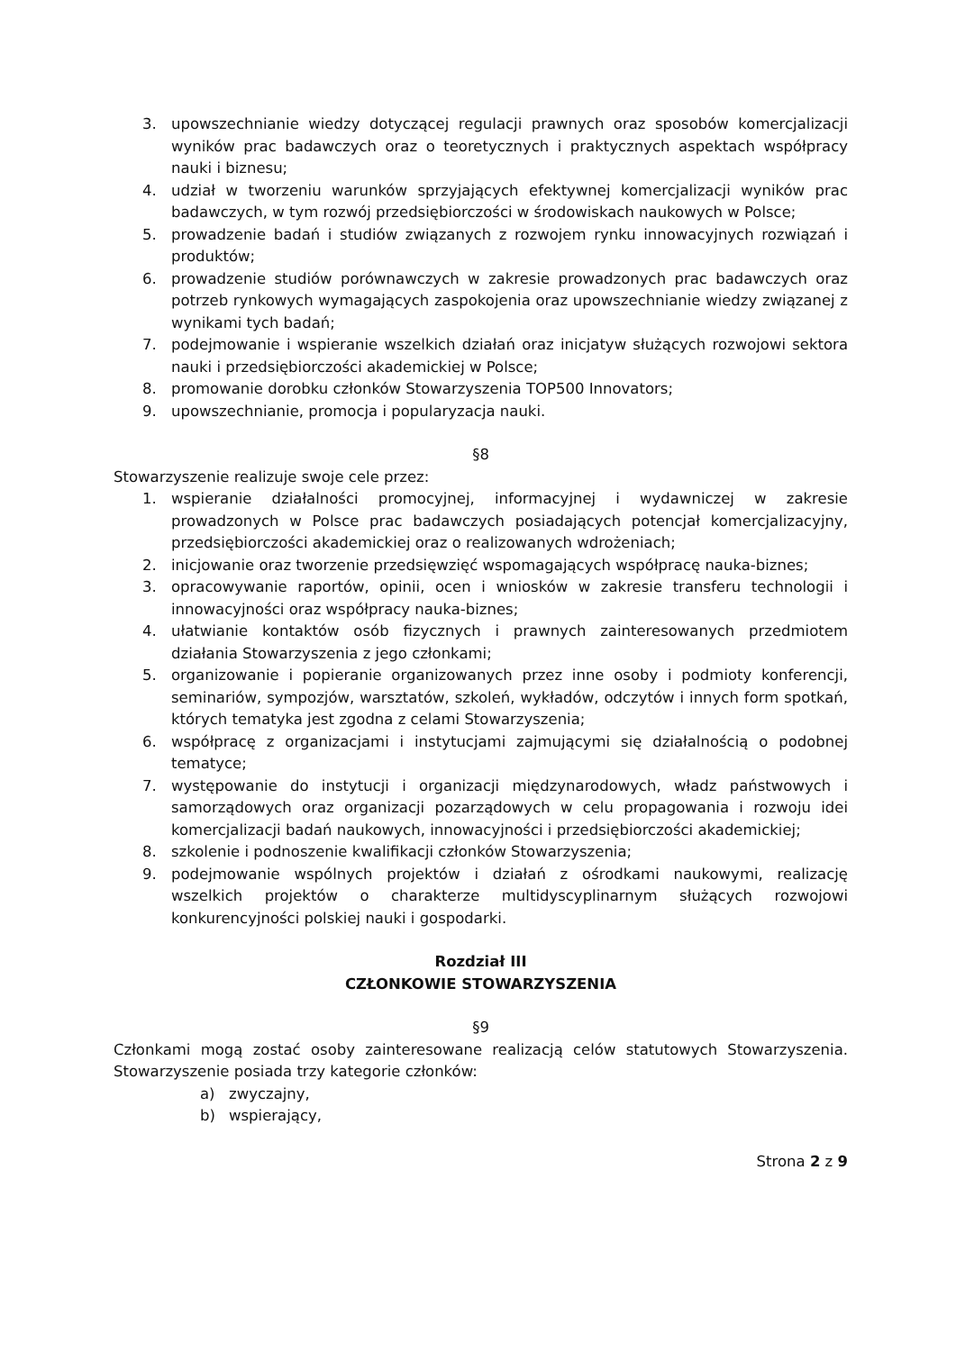3. upowszechnianie wiedzy dotyczącej regulacji prawnych oraz sposobów komercjalizacji wyników prac badawczych oraz o teoretycznych i praktycznych aspektach współpracy nauki i biznesu;
4. udział w tworzeniu warunków sprzyjających efektywnej komercjalizacji wyników prac badawczych, w tym rozwój przedsiębiorczości w środowiskach naukowych w Polsce;
5. prowadzenie badań i studiów związanych z rozwojem rynku innowacyjnych rozwiązań i produktów;
6. prowadzenie studiów porównawczych w zakresie prowadzonych prac badawczych oraz potrzeb rynkowych wymagających zaspokojenia oraz upowszechnianie wiedzy związanej z wynikami tych badań;
7. podejmowanie i wspieranie wszelkich działań oraz inicjatyw służących rozwojowi sektora nauki i przedsiębiorczości akademickiej w Polsce;
8. promowanie dorobku członków Stowarzyszenia TOP500 Innovators;
9. upowszechnianie, promocja i popularyzacja nauki.
§8
Stowarzyszenie realizuje swoje cele przez:
1. wspieranie działalności promocyjnej, informacyjnej i wydawniczej w zakresie prowadzonych w Polsce prac badawczych posiadających potencjał komercjalizacyjny, przedsiębiorczości akademickiej oraz o realizowanych wdrożeniach;
2. inicjowanie oraz tworzenie przedsięwzięć wspomagających współpracę nauka-biznes;
3. opracowywanie raportów, opinii, ocen i wniosków w zakresie transferu technologii i innowacyjności oraz współpracy nauka-biznes;
4. ułatwianie kontaktów osób fizycznych i prawnych zainteresowanych przedmiotem działania Stowarzyszenia z jego członkami;
5. organizowanie i popieranie organizowanych przez inne osoby i podmioty konferencji, seminariów, sympozjów, warsztatów, szkoleń, wykładów, odczytów i innych form spotkań, których tematyka jest zgodna z celami Stowarzyszenia;
6. współpracę z organizacjami i instytucjami zajmującymi się działalnością o podobnej tematyce;
7. występowanie do instytucji i organizacji międzynarodowych, władz państwowych i samorządowych oraz organizacji pozarządowych w celu propagowania i rozwoju idei komercjalizacji badań naukowych, innowacyjności i przedsiębiorczości akademickiej;
8. szkolenie i podnoszenie kwalifikacji członków Stowarzyszenia;
9. podejmowanie wspólnych projektów i działań z ośrodkami naukowymi, realizację wszelkich projektów o charakterze multidyscyplinarnym służących rozwojowi konkurencyjności polskiej nauki i gospodarki.
Rozdział III
CZŁONKOWIE STOWARZYSZENIA
§9
Członkami mogą zostać osoby zainteresowane realizacją celów statutowych Stowarzyszenia. Stowarzyszenie posiada trzy kategorie członków:
a) zwyczajny,
b) wspierający,
Strona 2 z 9